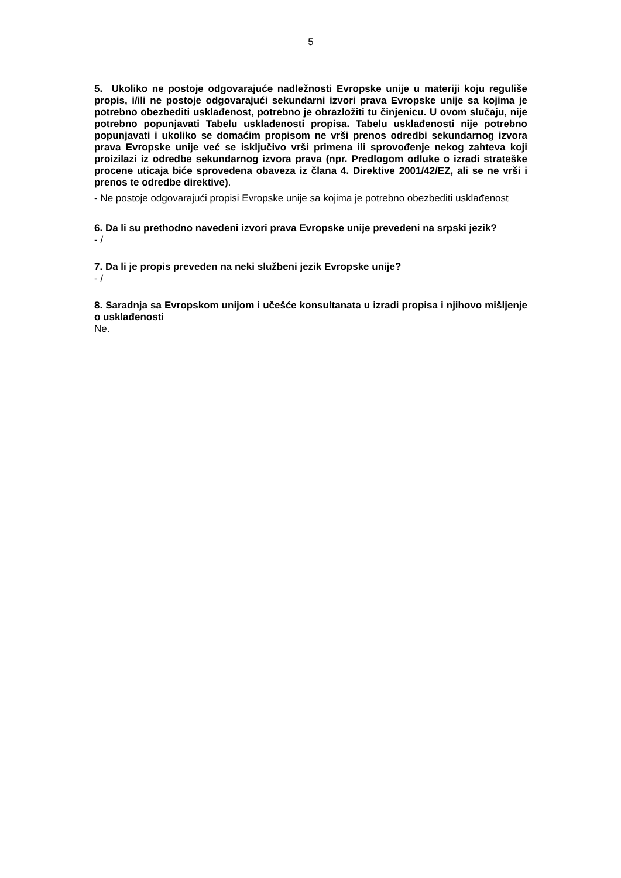5
5. Ukoliko ne postoje odgovarajuće nadležnosti Evropske unije u materiji koju reguliše propis, i/ili ne postoje odgovarajući sekundarni izvori prava Evropske unije sa kojima je potrebno obezbediti usklađenost, potrebno je obrazložiti tu činjenicu. U ovom slučaju, nije potrebno popunjavati Tabelu usklađenosti propisa. Tabelu usklađenosti nije potrebno popunjavati i ukoliko se domaćim propisom ne vrši prenos odredbi sekundarnog izvora prava Evropske unije već se isključivo vrši primena ili sprovođenje nekog zahteva koji proizilazi iz odredbe sekundarnog izvora prava (npr. Predlogom odluke o izradi strateške procene uticaja biće sprovedena obaveza iz člana 4. Direktive 2001/42/EZ, ali se ne vrši i prenos te odredbe direktive).
- Ne postoje odgovarajući propisi Evropske unije sa kojima je potrebno obezbediti usklađenost
6. Da li su prethodno navedeni izvori prava Evropske unije prevedeni na srpski jezik?
- /
7. Da li je propis preveden na neki službeni jezik Evropske unije?
- /
8. Saradnja sa Evropskom unijom i učešće konsultanata u izradi propisa i njihovo mišljenje o usklađenosti
Ne.